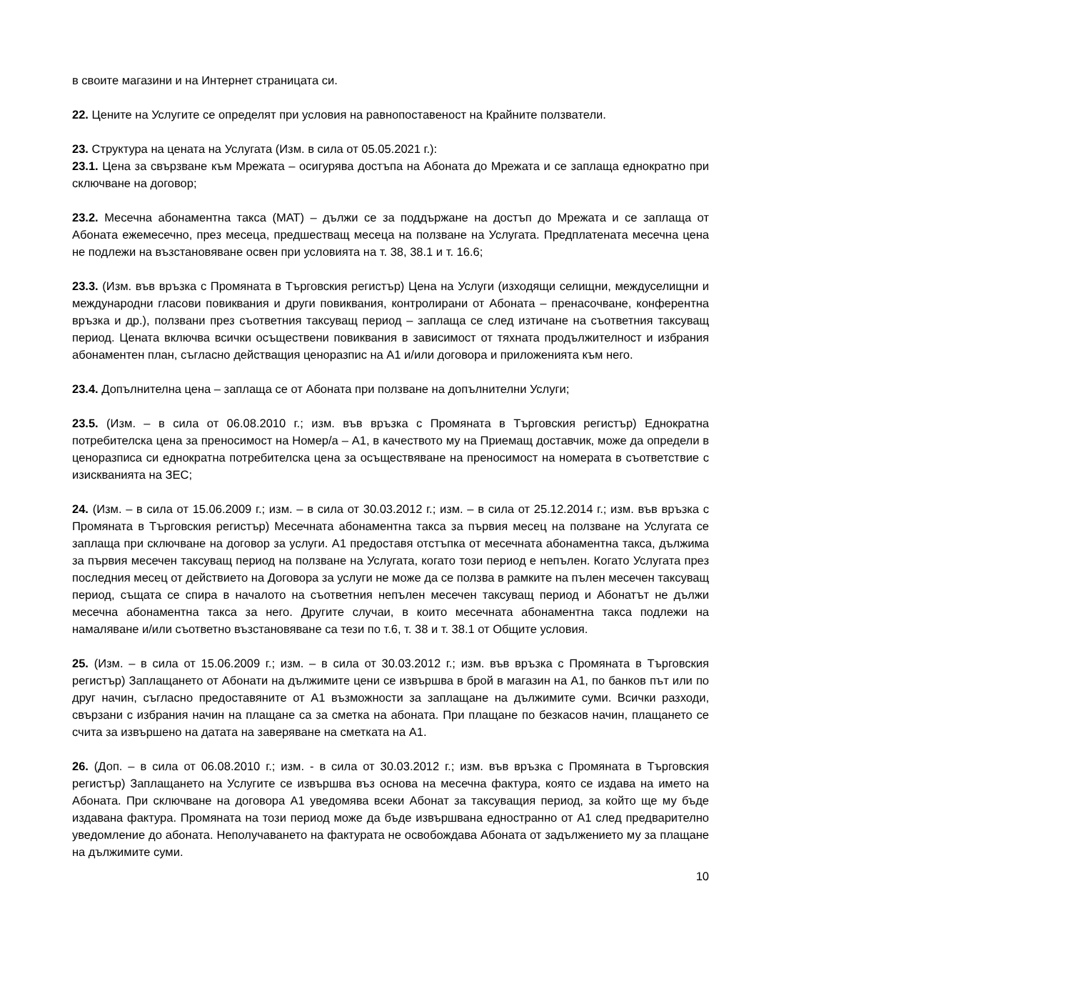в своите магазини и на Интернет страницата си.
22. Цените на Услугите се определят при условия на равнопоставеност на Крайните ползватели.
23. Структура на цената на Услугата (Изм. в сила от 05.05.2021 г.):
23.1. Цена за свързване към Мрежата – осигурява достъпа на Абоната до Мрежата и се заплаща еднократно при сключване на договор;
23.2. Месечна абонаментна такса (МАТ) – дължи се за поддържане на достъп до Мрежата и се заплаща от Абоната ежемесечно, през месеца, предшестващ месеца на ползване на Услугата. Предплатената месечна цена не подлежи на възстановяване освен при условията на т. 38, 38.1 и т. 16.6;
23.3. (Изм. във връзка с Промяната в Търговския регистър) Цена на Услуги (изходящи селищни, междуселищни и международни гласови повиквания и други повиквания, контролирани от Абоната – пренасочване, конферентна връзка и др.), ползвани през съответния таксуващ период – заплаща се след изтичане на съответния таксуващ период. Цената включва всички осъществени повиквания в зависимост от тяхната продължителност и избрания абонаментен план, съгласно действащия ценоразпис на А1 и/или договора и приложенията към него.
23.4. Допълнителна цена – заплаща се от Абоната при ползване на допълнителни Услуги;
23.5. (Изм. – в сила от 06.08.2010 г.; изм. във връзка с Промяната в Търговския регистър) Еднократна потребителска цена за преносимост на Номер/а – А1, в качеството му на Приемащ доставчик, може да определи в ценоразписа си еднократна потребителска цена за осъществяване на преносимост на номерата в съответствие с изискванията на ЗЕС;
24. (Изм. – в сила от 15.06.2009 г.; изм. – в сила от 30.03.2012 г.; изм. – в сила от 25.12.2014 г.; изм. във връзка с Промяната в Търговския регистър) Месечната абонаментна такса за първия месец на ползване на Услугата се заплаща при сключване на договор за услуги. А1 предоставя отстъпка от месечната абонаментна такса, дължима за първия месечен таксуващ период на ползване на Услугата, когато този период е непълен. Когато Услугата през последния месец от действието на Договора за услуги не може да се ползва в рамките на пълен месечен таксуващ период, същата се спира в началото на съответния непълен месечен таксуващ период и Абонатът не дължи месечна абонаментна такса за него. Другите случаи, в които месечната абонаментна такса подлежи на намаляване и/или съответно възстановяване са тези по т.6, т. 38 и т. 38.1 от Общите условия.
25. (Изм. – в сила от 15.06.2009 г.; изм. – в сила от 30.03.2012 г.; изм. във връзка с Промяната в Търговския регистър) Заплащането от Абонати на дължимите цени се извършва в брой в магазин на А1, по банков път или по друг начин, съгласно предоставяните от А1 възможности за заплащане на дължимите суми. Всички разходи, свързани с избрания начин на плащане са за сметка на абоната. При плащане по безкасов начин, плащането се счита за извършено на датата на заверяване на сметката на А1.
26. (Доп. – в сила от 06.08.2010 г.; изм. - в сила от 30.03.2012 г.; изм. във връзка с Промяната в Търговския регистър) Заплащането на Услугите се извършва въз основа на месечна фактура, която се издава на името на Абоната. При сключване на договора А1 уведомява всеки Абонат за таксуващия период, за който ще му бъде издавана фактура. Промяната на този период може да бъде извършвана едностранно от А1 след предварително уведомление до абоната. Неполучаването на фактурата не освобождава Абоната от задължението му за плащане на дължимите суми.
10